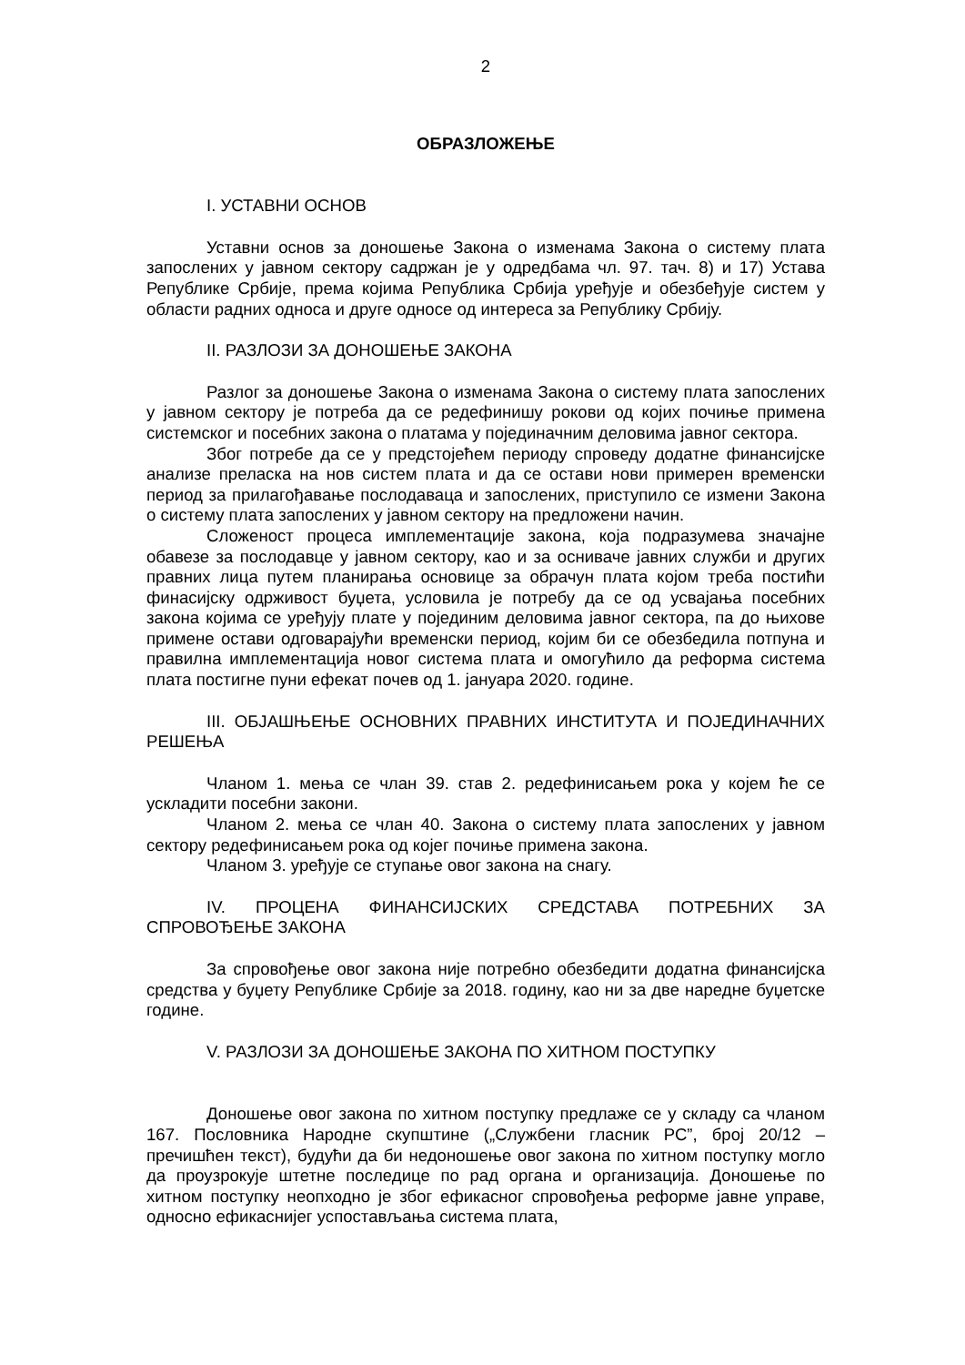2
ОБРАЗЛОЖЕЊЕ
I. УСТАВНИ ОСНОВ
Уставни основ за доношење Закона о изменама Закона о систему плата запослених у јавном сектору садржан је у одредбама чл. 97. тач. 8) и 17) Устава Републике Србије, према којима Република Србија уређује и обезбеђује систем у области радних односа и друге односе од интереса за Републику Србију.
II. РАЗЛОЗИ ЗА ДОНОШЕЊЕ ЗАКОНА
Разлог за доношење Закона о изменама Закона о систему плата запослених у јавном сектору је потреба да се редефинишу рокови од којих почиње примена системског и посебних закона о платама у појединачним деловима јавног сектора.
Због потребе да се у предстојећем периоду спроведу додатне финансијске анализе преласка на нов систем плата и да се остави нови примерен временски период за прилагођавање послодаваца и запослених, приступило се измени Закона о систему плата запослених у јавном сектору на предложени начин.
Сложеност процеса имплементације закона, која подразумева значајне обавезе за послодавце у јавном сектору, као и за осниваче јавних служби и других правних лица путем планирања основице за обрачун плата којом треба постићи финасијску одрживост буџета, условила је потребу да се од усвајања посебних закона којима се уређују плате у појединим деловима јавног сектора, па до њихове примене остави одговарајући временски период, којим би се обезбедила потпуна и правилна имплементација новог система плата и омогућило да реформа система плата постигне пуни ефекат почев од 1. јануара 2020. године.
III. ОБЈАШЊЕЊЕ ОСНОВНИХ ПРАВНИХ ИНСТИТУТА И ПОЈЕДИНАЧНИХ РЕШЕЊА
Чланом 1. мења се члан 39. став 2. редефинисањем рока у којем ће се ускладити посебни закони.
Чланом 2. мења се члан 40. Закона о систему плата запослених у јавном сектору редефинисањем рока од којег почиње примена закона.
Чланом 3. уређује се ступање овог закона на снагу.
IV. ПРОЦЕНА ФИНАНСИЈСКИХ СРЕДСТАВА ПОТРЕБНИХ ЗА СПРОВОЂЕЊЕ ЗАКОНА
За спровођење овог закона није потребно обезбедити додатна финансијска средства у буџету Републике Србије за 2018. годину, као ни за две наредне буџетске године.
V. РАЗЛОЗИ ЗА ДОНОШЕЊЕ ЗАКОНА ПО ХИТНОМ ПОСТУПКУ
Доношење овог закона по хитном поступку предлаже се у складу са чланом 167. Пословника Народне скупштине („Службени гласник РС”, број 20/12 – пречишћен текст), будући да би недоношење овог закона по хитном поступку могло да проузрокује штетне последице по рад органа и организација. Доношење по хитном поступку неопходно је због ефикасног спровођења реформе јавне управе, односно ефикаснијег успостављања система плата,